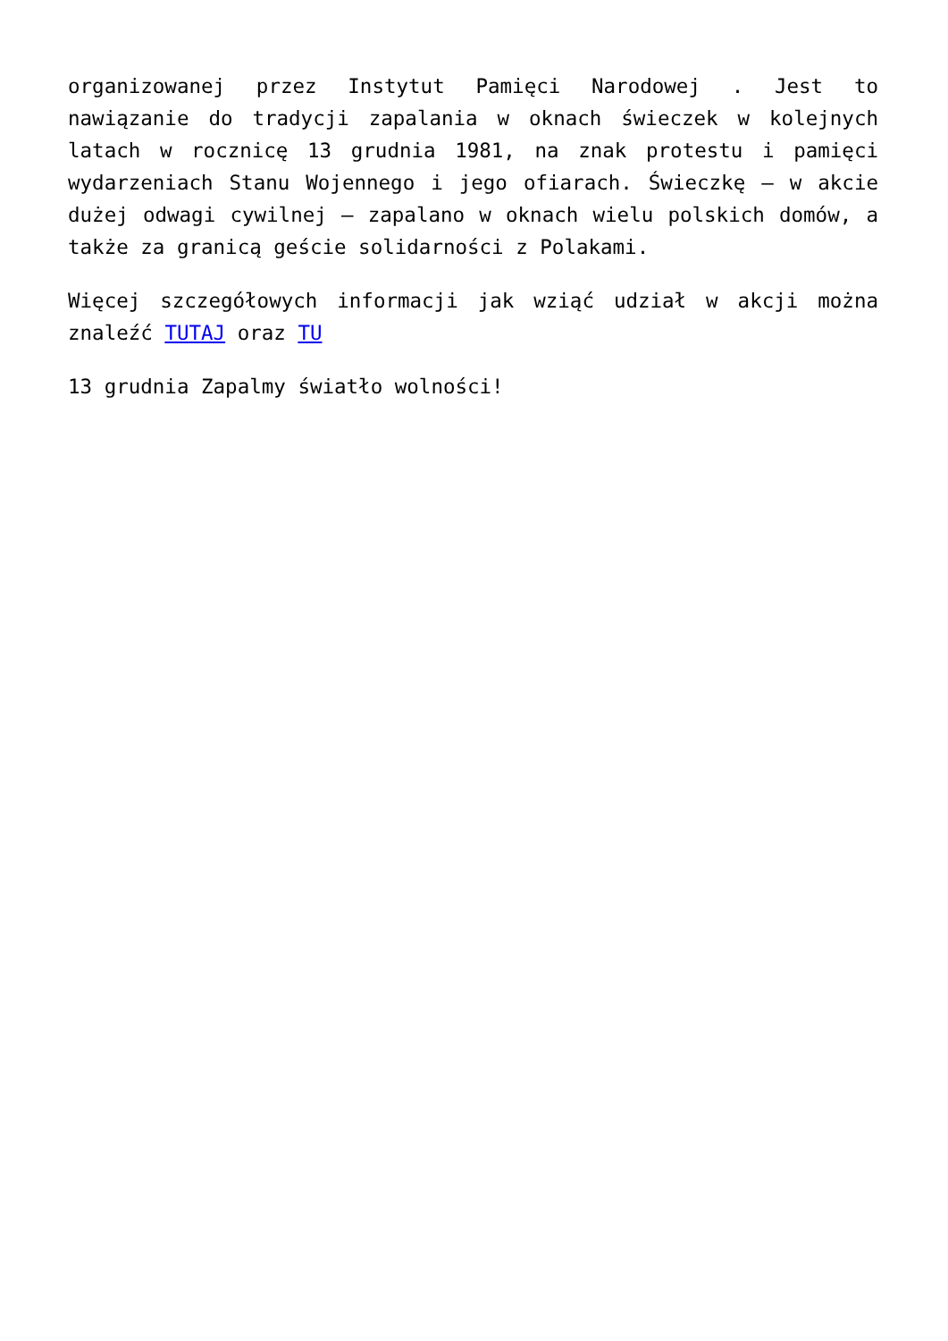organizowanej przez Instytut Pamięci Narodowej . Jest to nawiązanie do tradycji zapalania w oknach świeczek w kolejnych latach w rocznicę 13 grudnia 1981, na znak protestu i pamięci wydarzeniach Stanu Wojennego i jego ofiarach. Świeczkę – w akcie dużej odwagi cywilnej – zapalano w oknach wielu polskich domów, a także za granicą geście solidarności z Polakami.
Więcej szczegółowych informacji jak wziąć udział w akcji można znaleźć TUTAJ oraz TU
13 grudnia Zapalmy światło wolności!